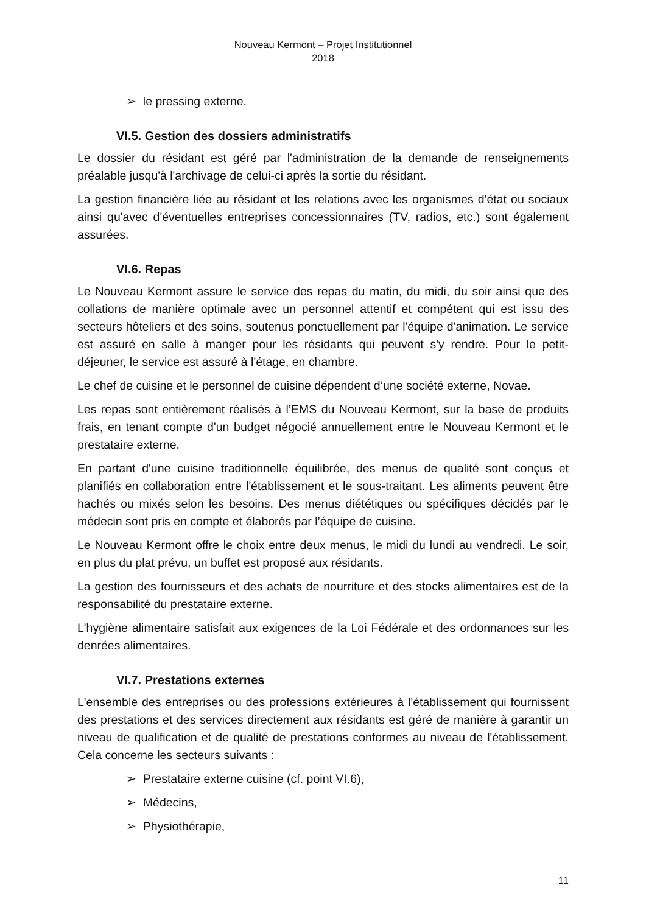Nouveau Kermont – Projet Institutionnel
2018
➢ le pressing externe.
VI.5. Gestion des dossiers administratifs
Le dossier du résidant est géré par l'administration de la demande de renseignements préalable jusqu'à l'archivage de celui-ci après la sortie du résidant.
La gestion financière liée au résidant et les relations avec les organismes d'état ou sociaux ainsi qu'avec d'éventuelles entreprises concessionnaires (TV, radios, etc.) sont également assurées.
VI.6. Repas
Le Nouveau Kermont assure le service des repas du matin, du midi, du soir ainsi que des collations de manière optimale avec un personnel attentif et compétent qui est issu des secteurs hôteliers et des soins, soutenus ponctuellement par l'équipe d'animation. Le service est assuré en salle à manger pour les résidants qui peuvent s'y rendre. Pour le petit-déjeuner, le service est assuré à l'étage, en chambre.
Le chef de cuisine et le personnel de cuisine dépendent d’une société externe, Novae.
Les repas sont entièrement réalisés à l’EMS du Nouveau Kermont, sur la base de produits frais, en tenant compte d'un budget négocié annuellement entre le Nouveau Kermont et le prestataire externe.
En partant d'une cuisine traditionnelle équilibrée, des menus de qualité sont conçus et planifiés en collaboration entre l'établissement et le sous-traitant. Les aliments peuvent être hachés ou mixés selon les besoins. Des menus diététiques ou spécifiques décidés par le médecin sont pris en compte et élaborés par l’équipe de cuisine.
Le Nouveau Kermont offre le choix entre deux menus, le midi du lundi au vendredi. Le soir, en plus du plat prévu, un buffet est proposé aux résidants.
La gestion des fournisseurs et des achats de nourriture et des stocks alimentaires est de la responsabilité du prestataire externe.
L'hygiène alimentaire satisfait aux exigences de la Loi Fédérale et des ordonnances sur les denrées alimentaires.
VI.7. Prestations externes
L'ensemble des entreprises ou des professions extérieures à l'établissement qui fournissent des prestations et des services directement aux résidants est géré de manière à garantir un niveau de qualification et de qualité de prestations conformes au niveau de l'établissement. Cela concerne les secteurs suivants :
➢ Prestataire externe cuisine (cf. point VI.6),
➢ Médecins,
➢ Physiothérapie,
11